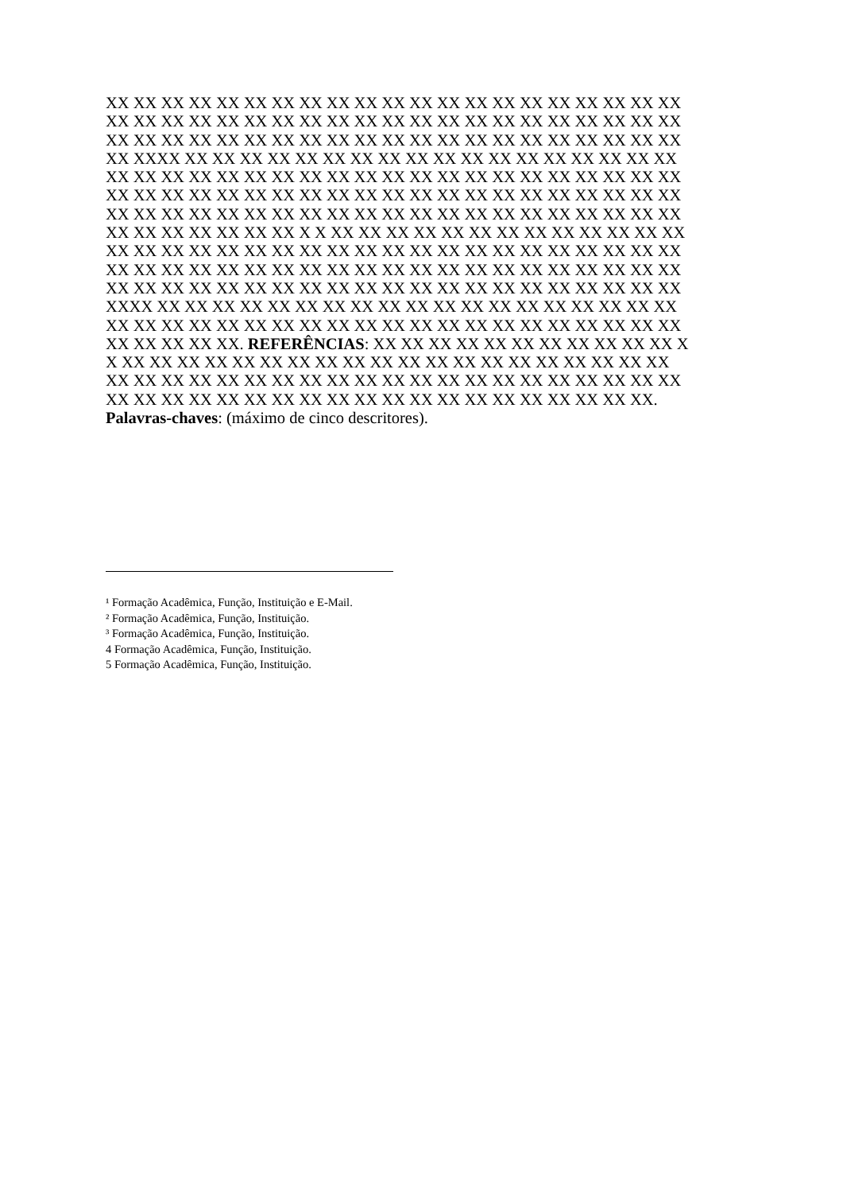XX XX XX XX XX XX XX XX XX XX XX XX XX XX XX XX XX XX XX XX XX
XX XX XX XX XX XX XX XX XX XX XX XX XX XX XX XX XX XX XX XX XX
XX XX XX XX XX XX XX XX XX XX XX XX XX XX XX XX XX XX XX XX XX
XX XXXX XX XX XX XX XX XX XX XX XX XX XX XX XX XX XX XX XX XX
XX XX XX XX XX XX XX XX XX XX XX XX XX XX XX XX XX XX XX XX XX
XX XX XX XX XX XX XX XX XX XX XX XX XX XX XX XX XX XX XX XX XX
XX XX XX XX XX XX XX XX XX XX XX XX XX XX XX XX XX XX XX XX XX
XX XX XX XX XX XX XX X X XX XX XX XX XX XX XX XX XX XX XX XX XX
XX XX XX XX XX XX XX XX XX XX XX XX XX XX XX XX XX XX XX XX XX
XX XX XX XX XX XX XX XX XX XX XX XX XX XX XX XX XX XX XX XX XX
XX XX XX XX XX XX XX XX XX XX XX XX XX XX XX XX XX XX XX XX XX
XXXX XX XX XX XX XX XX XX XX XX XX XX XX XX XX XX XX XX XX XX
XX XX XX XX XX XX XX XX XX XX XX XX XX XX XX XX XX XX XX XX XX
XX XX XX XX XX. REFERÊNCIAS: XX XX XX XX XX XX XX XX XX XX XX X
X XX XX XX XX XX XX XX XX XX XX XX XX XX XX XX XX XX XX XX XX
XX XX XX XX XX XX XX XX XX XX XX XX XX XX XX XX XX XX XX XX XX
XX XX XX XX XX XX XX XX XX XX XX XX XX XX XX XX XX XX XX XX.
Palavras-chaves: (máximo de cinco descritores).
¹ Formação Acadêmica, Função, Instituição e E-Mail.
² Formação Acadêmica, Função, Instituição.
³ Formação Acadêmica, Função, Instituição.
4 Formação Acadêmica, Função, Instituição.
5 Formação Acadêmica, Função, Instituição.